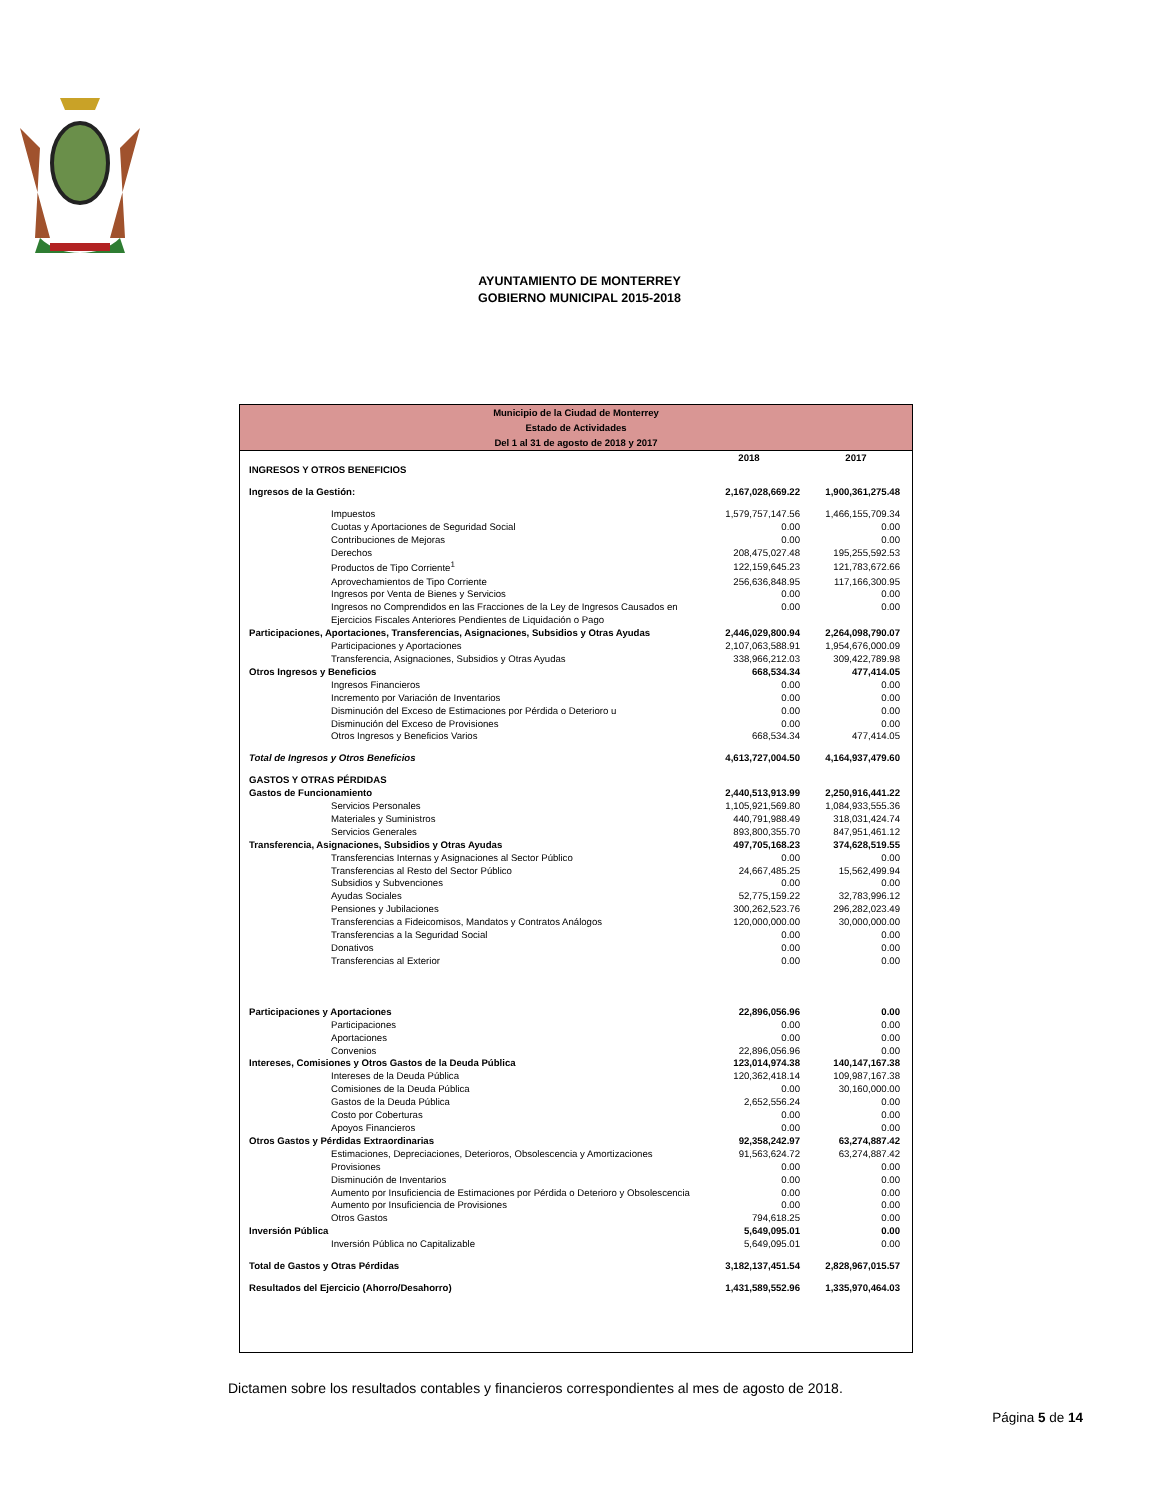AYUNTAMIENTO DE MONTERREY
GOBIERNO MUNICIPAL 2015-2018
Municipio de la Ciudad de Monterrey
Estado de Actividades
Del 1 al 31 de agosto de 2018 y 2017
| | 2018 | 2017 |
| INGRESOS Y OTROS BENEFICIOS | | |
| Ingresos de la Gestión: | 2,167,028,669.22 | 1,900,361,275.48 |
| Impuestos | 1,579,757,147.56 | 1,466,155,709.34 |
| Cuotas y Aportaciones de Seguridad Social | 0.00 | 0.00 |
| Contribuciones de Mejoras | 0.00 | 0.00 |
| Derechos | 208,475,027.48 | 195,255,592.53 |
| Productos de Tipo Corriente<sup>1</sup> | 122,159,645.23 | 121,783,672.66 |
| Aprovechamientos de Tipo Corriente | 256,636,848.95 | 117,166,300.95 |
| Ingresos por Venta de Bienes y Servicios | 0.00 | 0.00 |
| Ingresos no Comprendidos en las Fracciones de la Ley de Ingresos Causados en Ejercicios Fiscales Anteriores Pendientes de Liquidación o Pago | 0.00 | 0.00 |
| Participaciones, Aportaciones, Transferencias, Asignaciones, Subsidios y Otras Ayudas | 2,446,029,800.94 | 2,264,098,790.07 |
| Participaciones y Aportaciones | 2,107,063,588.91 | 1,954,676,000.09 |
| Transferencia, Asignaciones, Subsidios y Otras Ayudas | 338,966,212.03 | 309,422,789.98 |
| Otros Ingresos y Beneficios | 668,534.34 | 477,414.05 |
| Ingresos Financieros | 0.00 | 0.00 |
| Incremento por Variación de Inventarios | 0.00 | 0.00 |
| Disminución del Exceso de Estimaciones por Pérdida o Deterioro u | 0.00 | 0.00 |
| Disminución del Exceso de Provisiones | 0.00 | 0.00 |
| Otros Ingresos y Beneficios Varios | 668,534.34 | 477,414.05 |
| Total de Ingresos y Otros Beneficios | 4,613,727,004.50 | 4,164,937,479.60 |
| GASTOS Y OTRAS PÉRDIDAS | | |
| Gastos de Funcionamiento | 2,440,513,913.99 | 2,250,916,441.22 |
| Servicios Personales | 1,105,921,569.80 | 1,084,933,555.36 |
| Materiales y Suministros | 440,791,988.49 | 318,031,424.74 |
| Servicios Generales | 893,800,355.70 | 847,951,461.12 |
| Transferencia, Asignaciones, Subsidios y Otras Ayudas | 497,705,168.23 | 374,628,519.55 |
| Transferencias Internas y Asignaciones al Sector Público | 0.00 | 0.00 |
| Transferencias al Resto del Sector Público | 24,667,485.25 | 15,562,499.94 |
| Subsidios y Subvenciones | 0.00 | 0.00 |
| Ayudas Sociales | 52,775,159.22 | 32,783,996.12 |
| Pensiones y Jubilaciones | 300,262,523.76 | 296,282,023.49 |
| Transferencias a Fideicomisos, Mandatos y Contratos Análogos | 120,000,000.00 | 30,000,000.00 |
| Transferencias a la Seguridad Social | 0.00 | 0.00 |
| Donativos | 0.00 | 0.00 |
| Transferencias al Exterior | 0.00 | 0.00 |
| Participaciones y Aportaciones | 22,896,056.96 | 0.00 |
| Participaciones | 0.00 | 0.00 |
| Aportaciones | 0.00 | 0.00 |
| Convenios | 22,896,056.96 | 0.00 |
| Intereses, Comisiones y Otros Gastos de la Deuda Pública | 123,014,974.38 | 140,147,167.38 |
| Intereses de la Deuda Pública | 120,362,418.14 | 109,987,167.38 |
| Comisiones de la Deuda Pública | 0.00 | 30,160,000.00 |
| Gastos de la Deuda Pública | 2,652,556.24 | 0.00 |
| Costo por Coberturas | 0.00 | 0.00 |
| Apoyos Financieros | 0.00 | 0.00 |
| Otros Gastos y Pérdidas Extraordinarias | 92,358,242.97 | 63,274,887.42 |
| Estimaciones, Depreciaciones, Deterioros, Obsolescencia y Amortizaciones | 91,563,624.72 | 63,274,887.42 |
| Provisiones | 0.00 | 0.00 |
| Disminución de Inventarios | 0.00 | 0.00 |
| Aumento por Insuficiencia de Estimaciones por Pérdida o Deterioro y Obsolescencia | 0.00 | 0.00 |
| Aumento por Insuficiencia de Provisiones | 0.00 | 0.00 |
| Otros Gastos | 794,618.25 | 0.00 |
| Inversión Pública | 5,649,095.01 | 0.00 |
| Inversión Pública no Capitalizable | 5,649,095.01 | 0.00 |
| Total de Gastos y Otras Pérdidas | 3,182,137,451.54 | 2,828,967,015.57 |
| Resultados del Ejercicio (Ahorro/Desahorro) | 1,431,589,552.96 | 1,335,970,464.03 |
Dictamen sobre los resultados contables y financieros correspondientes al mes de agosto de 2018.
Página 5 de 14